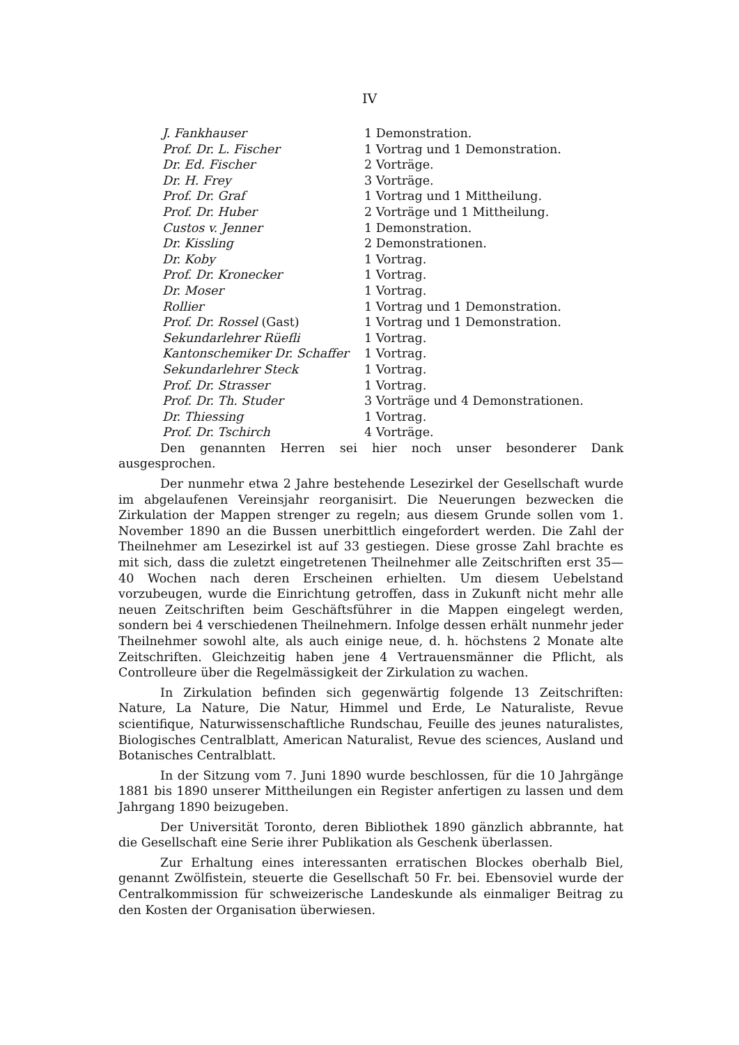IV
| J. Fankhauser | 1 Demonstration. |
| Prof. Dr. L. Fischer | 1 Vortrag und 1 Demonstration. |
| Dr. Ed. Fischer | 2 Vorträge. |
| Dr. H. Frey | 3 Vorträge. |
| Prof. Dr. Graf | 1 Vortrag und 1 Mittheilung. |
| Prof. Dr. Huber | 2 Vorträge und 1 Mittheilung. |
| Custos v. Jenner | 1 Demonstration. |
| Dr. Kissling | 2 Demonstrationen. |
| Dr. Koby | 1 Vortrag. |
| Prof. Dr. Kronecker | 1 Vortrag. |
| Dr. Moser | 1 Vortrag. |
| Rollier | 1 Vortrag und 1 Demonstration. |
| Prof. Dr. Rossel (Gast) | 1 Vortrag und 1 Demonstration. |
| Sekundarlehrer Rüefli | 1 Vortrag. |
| Kantonschemiker Dr. Schaffer | 1 Vortrag. |
| Sekundarlehrer Steck | 1 Vortrag. |
| Prof. Dr. Strasser | 1 Vortrag. |
| Prof. Dr. Th. Studer | 3 Vorträge und 4 Demonstrationen. |
| Dr. Thiessing | 1 Vortrag. |
| Prof. Dr. Tschirch | 4 Vorträge. |
Den genannten Herren sei hier noch unser besonderer Dank ausgesprochen.
Der nunmehr etwa 2 Jahre bestehende Lesezirkel der Gesellschaft wurde im abgelaufenen Vereinsjahr reorganisirt. Die Neuerungen bezwecken die Zirkulation der Mappen strenger zu regeln; aus diesem Grunde sollen vom 1. November 1890 an die Bussen unerbittlich eingefordert werden. Die Zahl der Theilnehmer am Lesezirkel ist auf 33 gestiegen. Diese grosse Zahl brachte es mit sich, dass die zuletzt eingetretenen Theilnehmer alle Zeitschriften erst 35—40 Wochen nach deren Erscheinen erhielten. Um diesem Uebelstand vorzubeugen, wurde die Einrichtung getroffen, dass in Zukunft nicht mehr alle neuen Zeitschriften beim Geschäftsführer in die Mappen eingelegt werden, sondern bei 4 verschiedenen Theilnehmern. Infolge dessen erhält nunmehr jeder Theilnehmer sowohl alte, als auch einige neue, d. h. höchstens 2 Monate alte Zeitschriften. Gleichzeitig haben jene 4 Vertrauensmänner die Pflicht, als Controlleure über die Regelmässigkeit der Zirkulation zu wachen.
In Zirkulation befinden sich gegenwärtig folgende 13 Zeitschriften: Nature, La Nature, Die Natur, Himmel und Erde, Le Naturaliste, Revue scientifique, Naturwissenschaftliche Rundschau, Feuille des jeunes naturalistes, Biologisches Centralblatt, American Naturalist, Revue des sciences, Ausland und Botanisches Centralblatt.
In der Sitzung vom 7. Juni 1890 wurde beschlossen, für die 10 Jahrgänge 1881 bis 1890 unserer Mittheilungen ein Register anfertigen zu lassen und dem Jahrgang 1890 beizugeben.
Der Universität Toronto, deren Bibliothek 1890 gänzlich abbrannte, hat die Gesellschaft eine Serie ihrer Publikation als Geschenk überlassen.
Zur Erhaltung eines interessanten erratischen Blockes oberhalb Biel, genannt Zwölfistein, steuerte die Gesellschaft 50 Fr. bei. Ebensoviel wurde der Centralkommission für schweizerische Landeskunde als einmaliger Beitrag zu den Kosten der Organisation überwiesen.